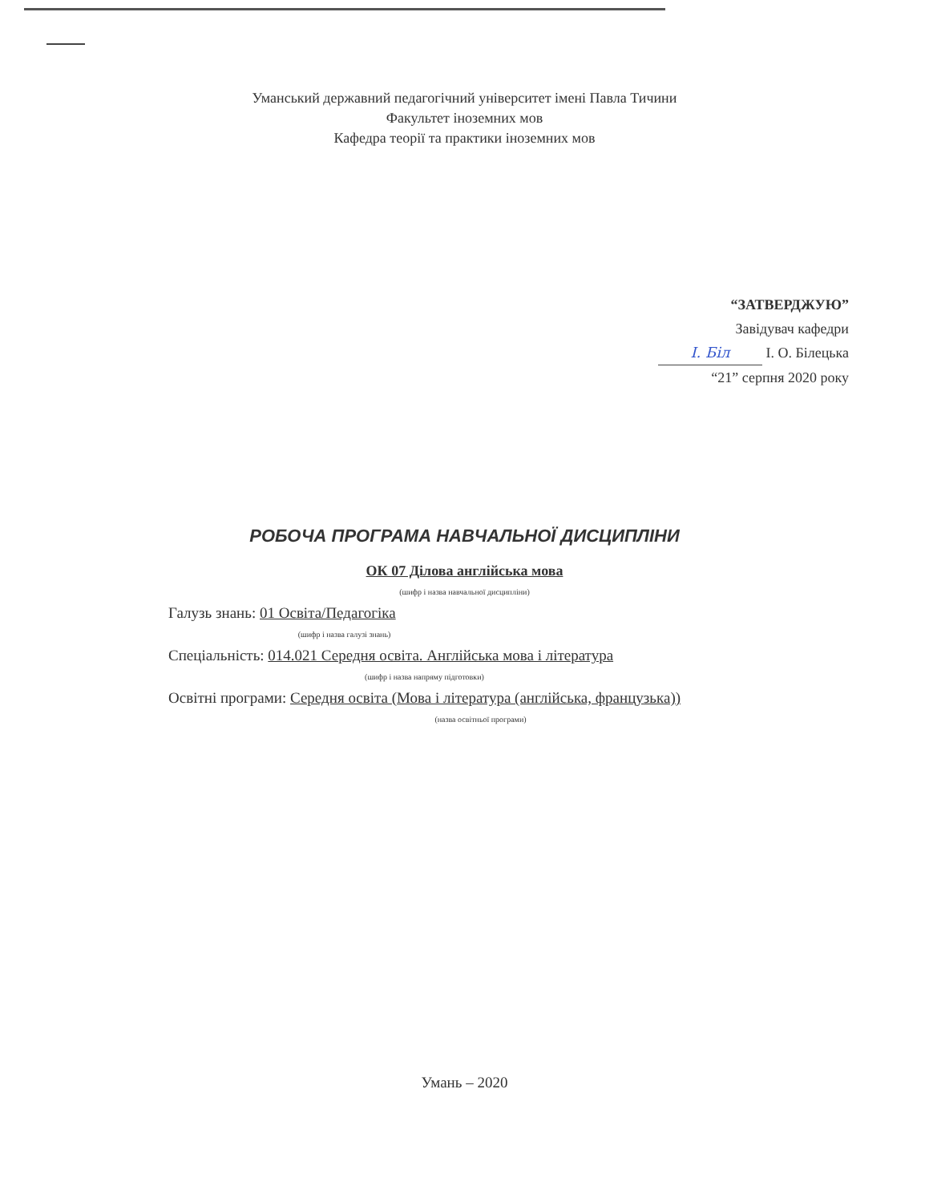Уманський державний педагогічний університет імені Павла Тичини
Факультет іноземних мов
Кафедра теорії та практики іноземних мов
“ЗАТВЕРДЖУЮ”
Завідувач кафедри
I. Біл І. О. Білецька
“21” серпня 2020 року
РОБОЧА ПРОГРАМА НАВЧАЛЬНОЇ ДИСЦИПЛІНИ
ОК 07 Ділова англійська мова
(шифр і назва навчальної дисципліни)
Галузь знань: 01 Освіта/Педагогіка
(шифр і назва галузі знань)
Спеціальність: 014.021 Середня освіта. Англійська мова і література
(шифр і назва напряму підготовки)
Освітні програми: Середня освіта (Мова і література (англійська, французька))
(назва освітньої програми)
Умань – 2020